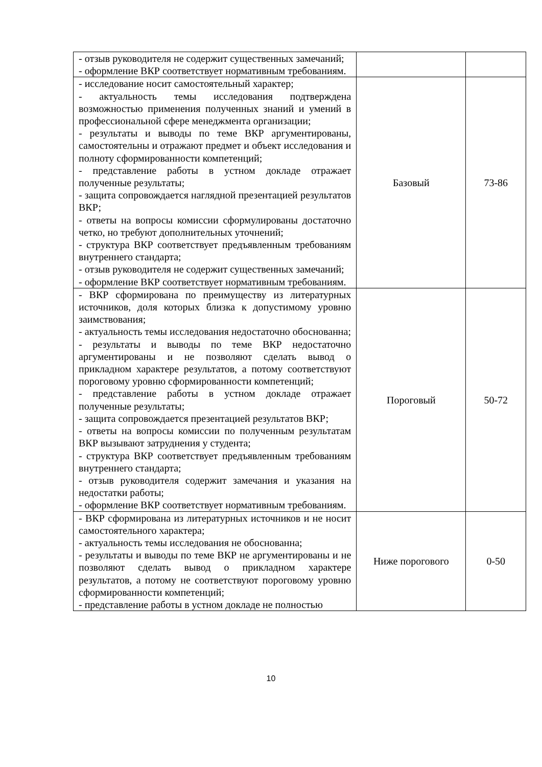| - отзыв руководителя не содержит существенных замечаний; - оформление ВКР соответствует нормативным требованиям. | | |
| - исследование носит самостоятельный характер; - актуальность темы исследования подтверждена возможностью применения полученных знаний и умений в профессиональной сфере менеджмента организации; - результаты и выводы по теме ВКР аргументированы, самостоятельны и отражают предмет и объект исследования и полноту сформированности компетенций; - представление работы в устном докладе отражает полученные результаты; - защита сопровождается наглядной презентацией результатов ВКР; - ответы на вопросы комиссии сформулированы достаточно четко, но требуют дополнительных уточнений; - структура ВКР соответствует предъявленным требованиям внутреннего стандарта; - отзыв руководителя не содержит существенных замечаний; - оформление ВКР соответствует нормативным требованиям. | Базовый | 73-86 |
| - ВКР сформирована по преимуществу из литературных источников, доля которых близка к допустимому уровню заимствования; - актуальность темы исследования недостаточно обоснованна; - результаты и выводы по теме ВКР недостаточно аргументированы и не позволяют сделать вывод о прикладном характере результатов, а потому соответствуют пороговому уровню сформированности компетенций; - представление работы в устном докладе отражает полученные результаты; - защита сопровождается презентацией результатов ВКР; - ответы на вопросы комиссии по полученным результатам ВКР вызывают затруднения у студента; - структура ВКР соответствует предъявленным требованиям внутреннего стандарта; - отзыв руководителя содержит замечания и указания на недостатки работы; - оформление ВКР соответствует нормативным требованиям. | Пороговый | 50-72 |
| - ВКР сформирована из литературных источников и не носит самостоятельного характера; - актуальность темы исследования не обоснованна; - результаты и выводы по теме ВКР не аргументированы и не позволяют сделать вывод о прикладном характере результатов, а потому не соответствуют пороговому уровню сформированности компетенций; - представление работы в устном докладе не полностью | Ниже порогового | 0-50 |
10